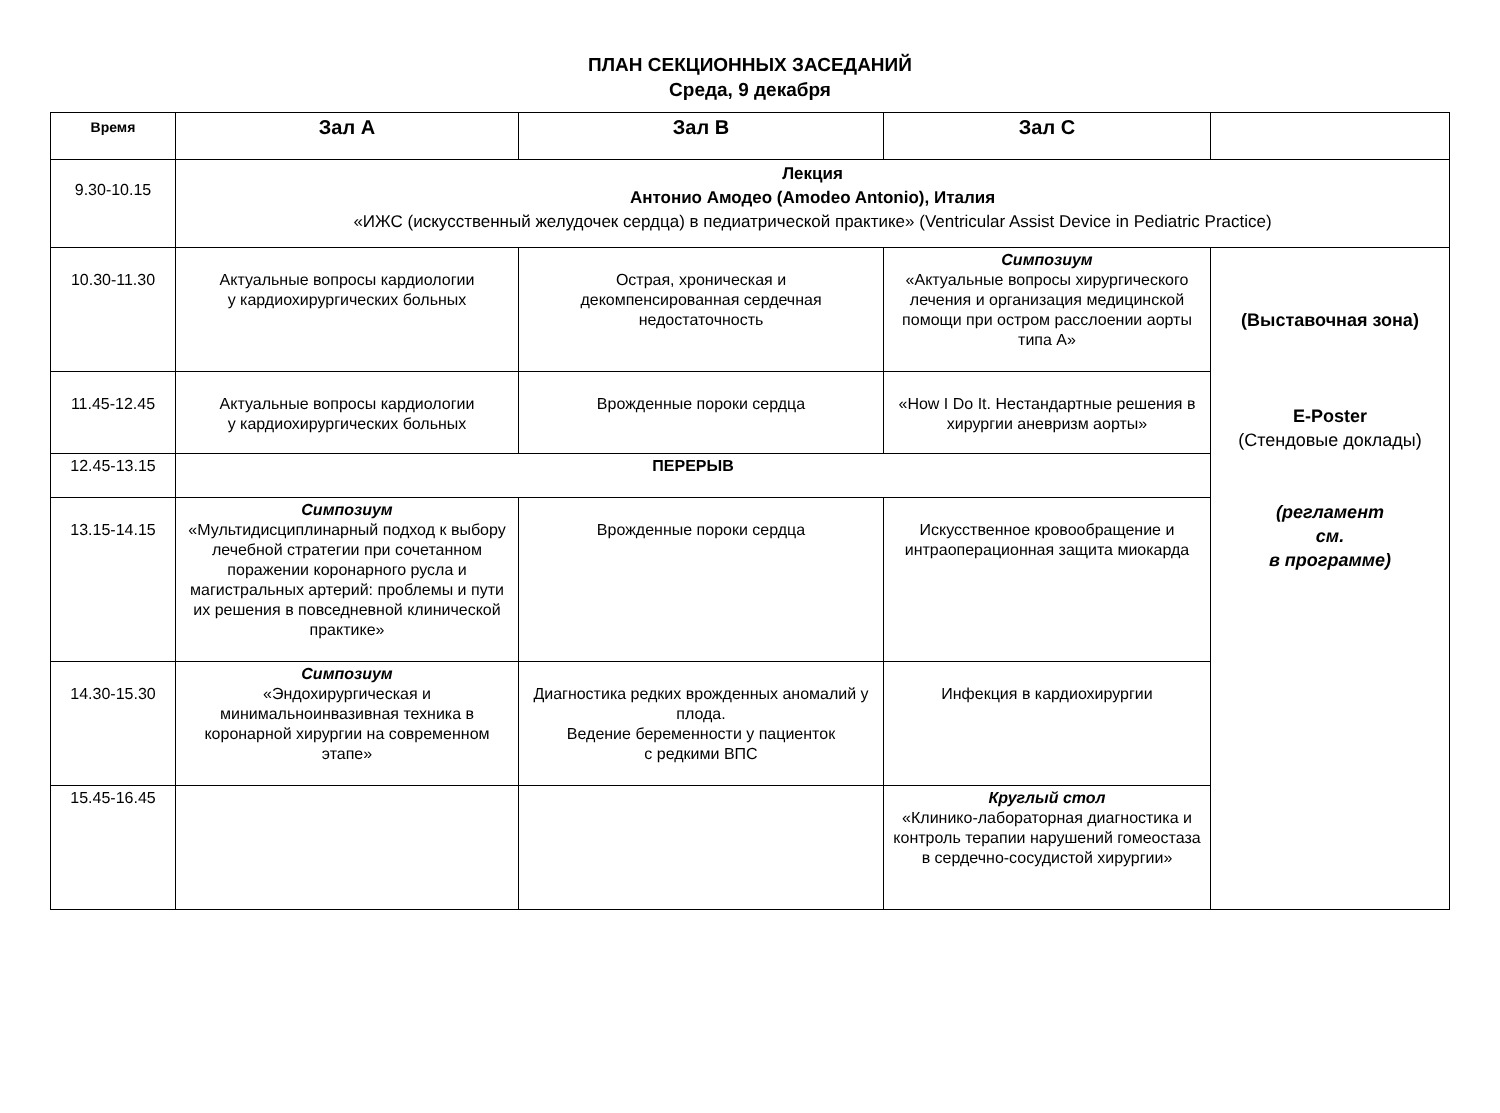ПЛАН СЕКЦИОННЫХ ЗАСЕДАНИЙ
Среда, 9 декабря
| Время | Зал А | Зал В | Зал С | |
| --- | --- | --- | --- | --- |
| 9.30-10.15 | Лекция Антонио Амодео (Amodeo Antonio), Италия «ИЖС (искусственный желудочек сердца) в педиатрической практике» (Ventricular Assist Device in Pediatric Practice) | | | |
| 10.30-11.30 | Актуальные вопросы кардиологии у кардиохирургических больных | Острая, хроническая и декомпенсированная сердечная недостаточность | Симпозиум «Актуальные вопросы хирургического лечения и организация медицинской помощи при остром расслоении аорты типа А» | (Выставочная зона) E-Poster (Стендовые доклады) (регламент см. в программе) |
| 11.45-12.45 | Актуальные вопросы кардиологии у кардиохирургических больных | Врожденные пороки сердца | «How I Do It. Нестандартные решения в хирургии аневризм аорты» | |
| 12.45-13.15 | ПЕРЕРЫВ | | | |
| 13.15-14.15 | Симпозиум «Мультидисциплинарный подход к выбору лечебной стратегии при сочетанном поражении коронарного русла и магистральных артерий: проблемы и пути их решения в повседневной клинической практике» | Врожденные пороки сердца | Искусственное кровообращение и интраоперационная защита миокарда | |
| 14.30-15.30 | Симпозиум «Эндохирургическая и минимальноинвазивная техника в коронарной хирургии на современном этапе» | Диагностика редких врожденных аномалий у плода. Ведение беременности у пациенток с редкими ВПС | Инфекция в кардиохирургии | |
| 15.45-16.45 | | | Круглый стол «Клинико-лабораторная диагностика и контроль терапии нарушений гомеостаза в сердечно-сосудистой хирургии» | |